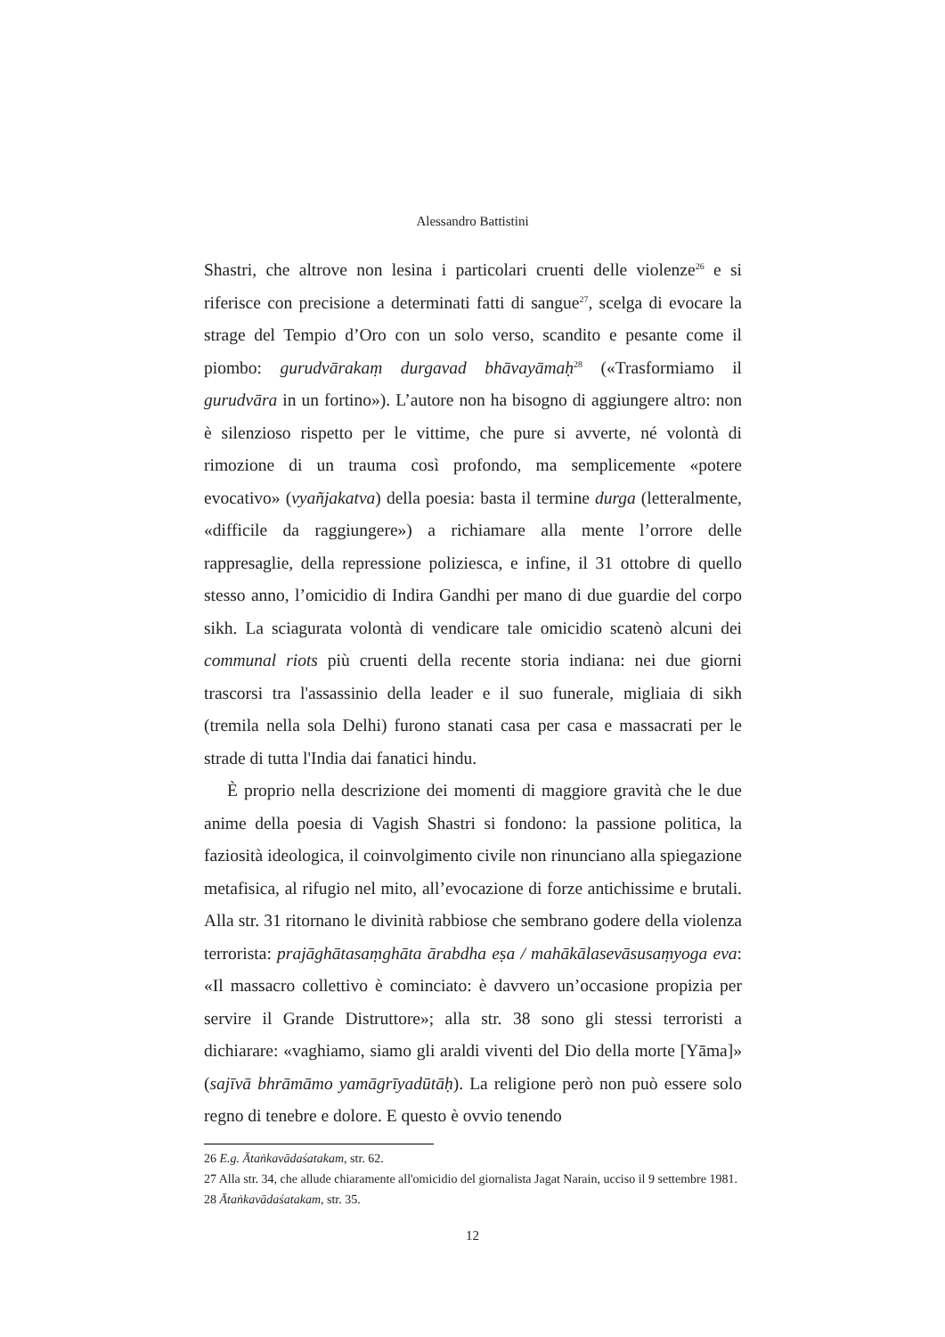Alessandro Battistini
Shastri, che altrove non lesina i particolari cruenti delle violenze<sup>26</sup> e si riferisce con precisione a determinati fatti di sangue<sup>27</sup>, scelga di evocare la strage del Tempio d’Oro con un solo verso, scandito e pesante come il piombo: gurudvārakaṃ durgavad bhāvayāmaḥ<sup>28</sup> («Trasformiamo il gurudvāra in un fortino»). L’autore non ha bisogno di aggiungere altro: non è silenzioso rispetto per le vittime, che pure si avverte, né volontà di rimozione di un trauma così profondo, ma semplicemente «potere evocativo» (vyañjakatva) della poesia: basta il termine durga (letteralmente, «difficile da raggiungere») a richiamare alla mente l’orrore delle rappresaglie, della repressione poliziesca, e infine, il 31 ottobre di quello stesso anno, l’omicidio di Indira Gandhi per mano di due guardie del corpo sikh. La sciagurata volontà di vendicare tale omicidio scatenò alcuni dei communal riots più cruenti della recente storia indiana: nei due giorni trascorsi tra l'assassinio della leader e il suo funerale, migliaia di sikh (tremila nella sola Delhi) furono stanati casa per casa e massacrati per le strade di tutta l'India dai fanatici hindu.
È proprio nella descrizione dei momenti di maggiore gravità che le due anime della poesia di Vagish Shastri si fondono: la passione politica, la faziosità ideologica, il coinvolgimento civile non rinunciano alla spiegazione metafisica, al rifugio nel mito, all’evocazione di forze antichissime e brutali. Alla str. 31 ritornano le divinità rabbiose che sembrano godere della violenza terrorista: prajāghātasaṃghāta ārabdha eṣa / mahākālasevāsusaṃyoga eva: «Il massacro collettivo è cominciato: è davvero un’occasione propizia per servire il Grande Distruttore»; alla str. 38 sono gli stessi terroristi a dichiarare: «vaghiamo, siamo gli araldi viventi del Dio della morte [Yāma]» (sajīvā bhrāmāmo yamāgrīyadūtāḥ). La religione però non può essere solo regno di tenebre e dolore. E questo è ovvio tenendo
26 E.g. Ātaṅkavādaśatakam, str. 62.
27 Alla str. 34, che allude chiaramente all'omicidio del giornalista Jagat Narain, ucciso il 9 settembre 1981.
28 Ātaṅkavādaśatakam, str. 35.
12